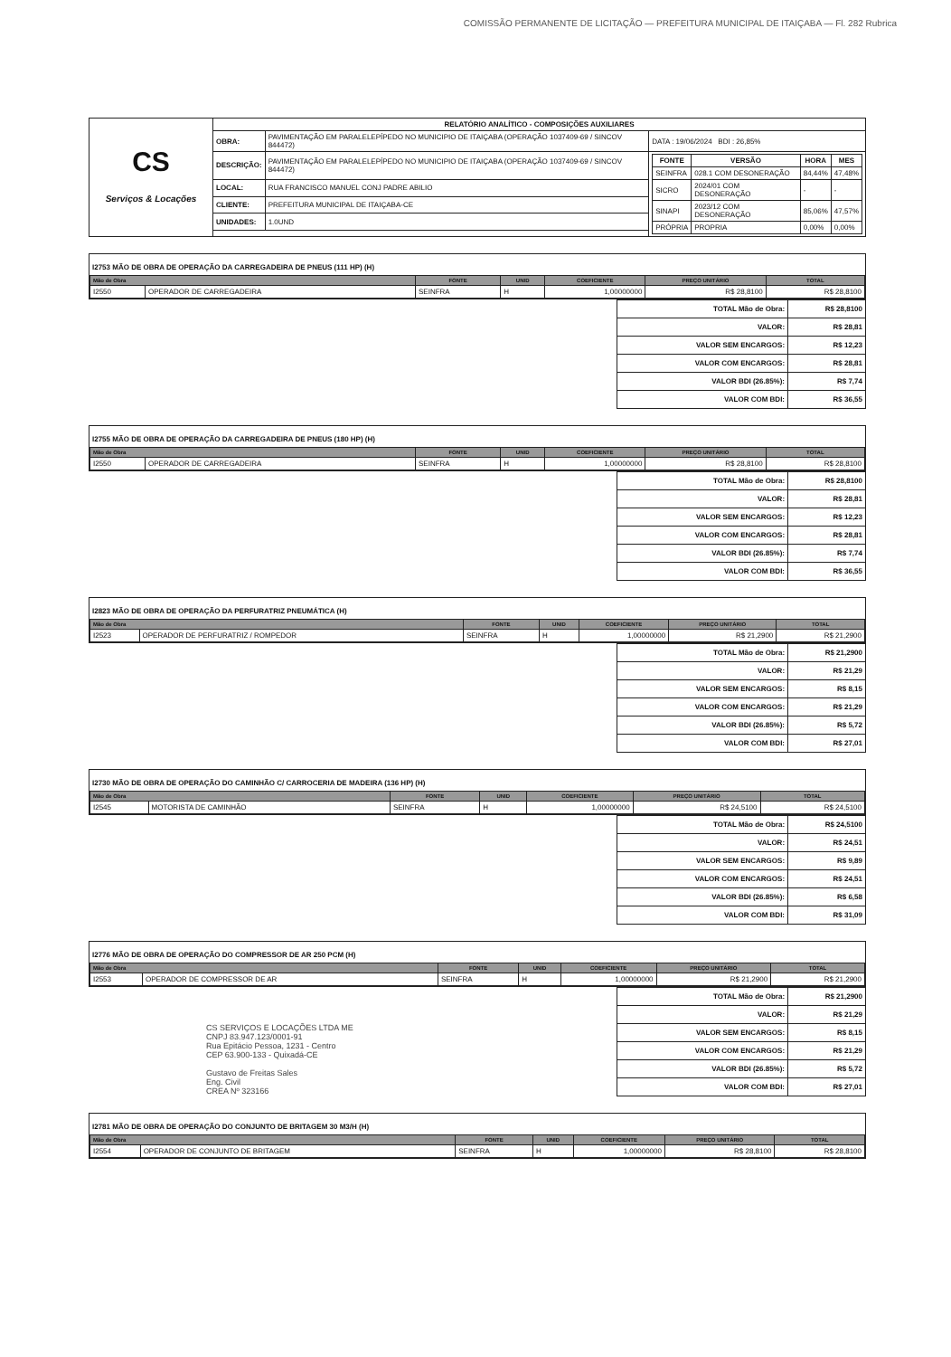COMISSÃO PERMANENTE DE LICITAÇÃO — PREFEITURA MUNICIPAL DE ITAIÇABA — Fl. 282 Rubrica
| CS Serviços & Locações | RELATÓRIO ANALÍTICO - COMPOSIÇÕES AUXILIARES | | |
| | OBRA: | PAVIMENTAÇÃO EM PARALELEPÍPEDO NO MUNICIPIO DE ITAIÇABA (OPERAÇÃO 1037409-69 / SINCOV 844472) | DATA : 19/06/2024 BDI : 26,85% |
| | DESCRIÇÃO: | PAVIMENTAÇÃO EM PARALELEPÍPEDO NO MUNICIPIO DE ITAIÇABA (OPERAÇÃO 1037409-69 / SINCOV 844472) | / FONTE / VERSÃO / HORA / MES / / --- / --- / --- / --- / / SEINFRA / 028.1 COM DESONERAÇÃO / 84,44% / 47,48% / / SICRO / 2024/01 COM DESONERAÇÃO / - / - / / SINAPI / 2023/12 COM DESONERAÇÃO / 85,06% / 47,57% / / PRÓPRIA / PROPRIA / 0,00% / 0,00% / |
| | LOCAL: | RUA FRANCISCO MANUEL CONJ PADRE ABILIO | |
| | CLIENTE: | PREFEITURA MUNICIPAL DE ITAIÇABA-CE | |
| | UNIDADES: | 1.0UND | |
I2753 MÃO DE OBRA DE OPERAÇÃO DA CARREGADEIRA DE PNEUS (111 HP) (H)
| Mão de Obra | | FONTE | UNID | COEFICIENTE | PREÇO UNITÁRIO | TOTAL |
| --- | --- | --- | --- | --- | --- | --- |
| I2550 | OPERADOR DE CARREGADEIRA | SEINFRA | H | 1,00000000 | R$ 28,8100 | R$ 28,8100 |
| TOTAL Mão de Obra: | R$ 28,8100 |
| VALOR: | R$ 28,81 |
| VALOR SEM ENCARGOS: | R$ 12,23 |
| VALOR COM ENCARGOS: | R$ 28,81 |
| VALOR BDI (26.85%): | R$ 7,74 |
| VALOR COM BDI: | R$ 36,55 |
I2755 MÃO DE OBRA DE OPERAÇÃO DA CARREGADEIRA DE PNEUS (180 HP) (H)
| Mão de Obra | | FONTE | UNID | COEFICIENTE | PREÇO UNITÁRIO | TOTAL |
| --- | --- | --- | --- | --- | --- | --- |
| I2550 | OPERADOR DE CARREGADEIRA | SEINFRA | H | 1,00000000 | R$ 28,8100 | R$ 28,8100 |
| TOTAL Mão de Obra: | R$ 28,8100 |
| VALOR: | R$ 28,81 |
| VALOR SEM ENCARGOS: | R$ 12,23 |
| VALOR COM ENCARGOS: | R$ 28,81 |
| VALOR BDI (26.85%): | R$ 7,74 |
| VALOR COM BDI: | R$ 36,55 |
I2823 MÃO DE OBRA DE OPERAÇÃO DA PERFURATRIZ PNEUMÁTICA (H)
| Mão de Obra | | FONTE | UNID | COEFICIENTE | PREÇO UNITÁRIO | TOTAL |
| --- | --- | --- | --- | --- | --- | --- |
| I2523 | OPERADOR DE PERFURATRIZ / ROMPEDOR | SEINFRA | H | 1,00000000 | R$ 21,2900 | R$ 21,2900 |
| TOTAL Mão de Obra: | R$ 21,2900 |
| VALOR: | R$ 21,29 |
| VALOR SEM ENCARGOS: | R$ 8,15 |
| VALOR COM ENCARGOS: | R$ 21,29 |
| VALOR BDI (26.85%): | R$ 5,72 |
| VALOR COM BDI: | R$ 27,01 |
I2730 MÃO DE OBRA DE OPERAÇÃO DO CAMINHÃO C/ CARROCERIA DE MADEIRA (136 HP) (H)
| Mão de Obra | | FONTE | UNID | COEFICIENTE | PREÇO UNITÁRIO | TOTAL |
| --- | --- | --- | --- | --- | --- | --- |
| I2545 | MOTORISTA DE CAMINHÃO | SEINFRA | H | 1,00000000 | R$ 24,5100 | R$ 24,5100 |
| TOTAL Mão de Obra: | R$ 24,5100 |
| VALOR: | R$ 24,51 |
| VALOR SEM ENCARGOS: | R$ 9,89 |
| VALOR COM ENCARGOS: | R$ 24,51 |
| VALOR BDI (26.85%): | R$ 6,58 |
| VALOR COM BDI: | R$ 31,09 |
I2776 MÃO DE OBRA DE OPERAÇÃO DO COMPRESSOR DE AR 250 PCM (H)
| Mão de Obra | | FONTE | UNID | COEFICIENTE | PREÇO UNITÁRIO | TOTAL |
| --- | --- | --- | --- | --- | --- | --- |
| I2553 | OPERADOR DE COMPRESSOR DE AR | SEINFRA | H | 1,00000000 | R$ 21,2900 | R$ 21,2900 |
CS SERVIÇOS E LOCAÇÕES LTDA ME
CNPJ 83.947.123/0001-91
Rua Epitácio Pessoa, 1231 - Centro
CEP 63.900-133 - Quixadá-CE
Gustavo de Freitas Sales
Eng. Civil
CREA Nº 323166
| TOTAL Mão de Obra: | R$ 21,2900 |
| VALOR: | R$ 21,29 |
| VALOR SEM ENCARGOS: | R$ 8,15 |
| VALOR COM ENCARGOS: | R$ 21,29 |
| VALOR BDI (26.85%): | R$ 5,72 |
| VALOR COM BDI: | R$ 27,01 |
I2781 MÃO DE OBRA DE OPERAÇÃO DO CONJUNTO DE BRITAGEM 30 M3/H (H)
| Mão de Obra | | FONTE | UNID | COEFICIENTE | PREÇO UNITÁRIO | TOTAL |
| --- | --- | --- | --- | --- | --- | --- |
| I2554 | OPERADOR DE CONJUNTO DE BRITAGEM | SEINFRA | H | 1,00000000 | R$ 28,8100 | R$ 28,8100 |